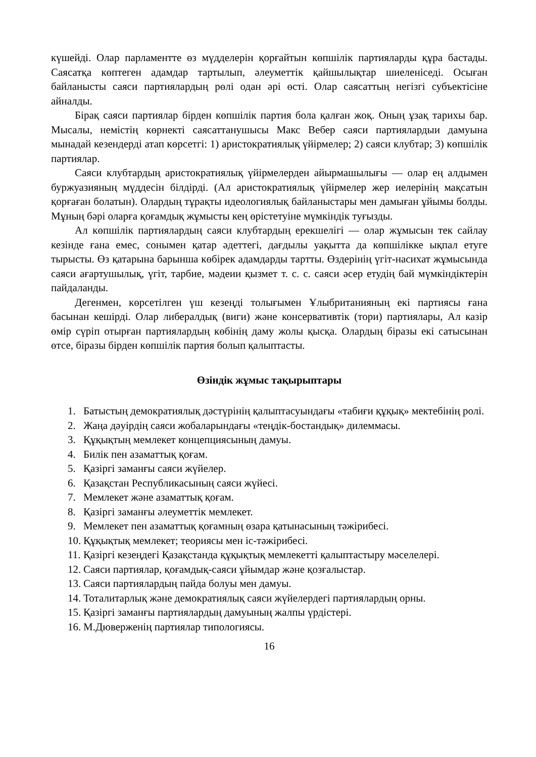күшейді. Олар парламентте өз мүдделерін қорғайтын көпшілік партияларды құра бастады. Саясатқа көптеген адамдар тартылып, әлеуметтік қайшылықтар шиеленіседі. Осыған байланысты саяси партиялардың рөлі одан әрі өсті. Олар саясаттың негізгі субъектісіне айналды.
Бірақ саяси партиялар бірден көпшілік партия бола қалған жоқ. Оның ұзақ тарихы бар. Мысалы, немістің көрнекті саясаттанушысы Макс Вебер саяси партиялардыи дамуына мынадай кезендерді атап көрсетгі: 1) аристократиялық үйірмелер; 2) саяси клубтар; 3) көпшілік партиялар.
Саяси клубтардың аристократиялық үйірмелерден айырмашылығы — олар ең алдымен буржуазияның мүддесін білдірді. (Ал аристократиялық үйірмелер жер иелерінің мақсатын қорғаған болатын). Олардың тұрақты идеологиялық байланыстары мен дамыған ұйымы болды. Мұның бәрі оларға қоғамдық жұмысты кең өрістетуіне мүмкіндік туғызды.
Ал көпшілік партиялардың саяси клубтардың ерекшелігі — олар жұмысын тек сайлау кезінде ғана емес, сонымен қатар әдеттегі, дағдылы уақытта да көпшілікке ықпал етуге тырысты. Өз қатарына барынша көбірек адамдарды тартты. Өздерінің үгіт-насихат жұмысында саяси ағартушылық, үгіт, тарбие, мәдеии қызмет т. с. с. саяси әсер етудің бай мүмкіндіктерін пайдаланды.
Дегенмен, көрсетілген үш кезеңді толығымен Ұлыбританияның екі партиясы ғана басынан кешірді. Олар либералдық (виги) және консервативтік (тори) партиялары, Ал казір өмір сүріп отырған партиялардың көбінің даму жолы қысқа. Олардың біразы екі сатысынан өтсе, біразы бірден көпшілік партия болып қалыптасты.
Өзіндік жұмыс тақырыптары
1. Батыстың демократиялық дәстүрінің қалыптасуындағы «табиғи құқық» мектебінің ролі.
2. Жаңа дәуірдің саяси жобаларындағы «теңдік-бостандық» дилеммасы.
3. Құқықтың мемлекет концепциясының дамуы.
4. Билік пен азаматтық қоғам.
5. Қазіргі заманғы саяси жүйелер.
6. Қазақстан Республикасының саяси жүйесі.
7. Мемлекет және азаматтық қоғам.
8. Қазіргі заманғы әлеуметтік мемлекет.
9. Мемлекет пен азаматтық қоғамның өзара қатынасының тәжірибесі.
10. Құқықтық мемлекет; теориясы мен іс-тәжірибесі.
11. Қазіргі кезеңдегі Қазақстанда құқықтық мемлекетті қалыптастыру мәселелері.
12. Саяси партиялар, қоғамдық-саяси ұйымдар және қозғалыстар.
13. Саяси партиялардың пайда болуы мен дамуы.
14. Тоталитарлық және демократиялық саяси жүйелердегі партиялардың орны.
15. Қазіргі заманғы партиялардың дамуының жалпы үрдістері.
16. М.Дюверженің партиялар типологиясы.
16